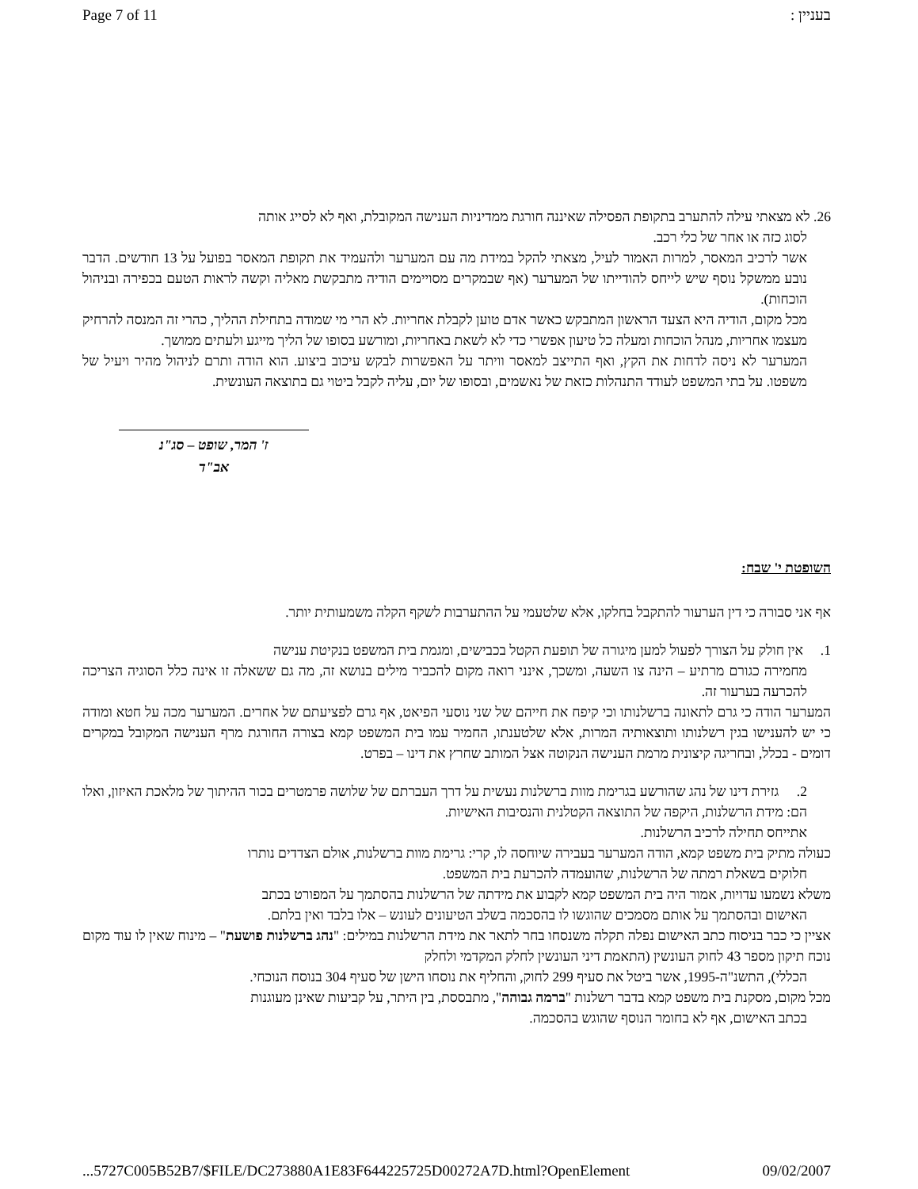Page 7 of 11 בעניין :
26. לא מצאתי עילה להתערב בתקופת הפסילה שאיננה חורגת ממדיניות הענישה המקובלת, ואף לא לסייג אותה
לסוג כזה או אחר של כלי רכב.
אשר לרכיב המאסר, למרות האמור לעיל, מצאתי להקל במידת מה עם המערער ולהעמיד את תקופת המאסר בפועל על 13 חודשים. הדבר נובע ממשקל נוסף שיש לייחס להודייתו של המערער (אף שבמקרים מסויימים הודיה מתבקשת מאליה וקשה לראות הטעם בכפירה ובניהול הוכחות).
מכל מקום, הודיה היא הצעד הראשון המתבקש כאשר אדם טוען לקבלת אחריות. לא הרי מי שמודה בתחילת ההליך, כהרי זה המנסה להרחיק מעצמו אחריות, מנהל הוכחות ומעלה כל טיעון אפשרי כדי לא לשאת באחריות, ומורשע בסופו של הליך מייגע ולעתים ממושך.
המערער לא ניסה לדחות את הקץ, ואף התייצב למאסר וויתר על האפשרות לבקש עיכוב ביצוע. הוא הודה ותרם לניהול מהיר ויעיל של משפטו. על בתי המשפט לעודד התנהלות כזאת של נאשמים, ובסופו של יום, עליה לקבל ביטוי גם בתוצאה העונשית.
ז' המר, שופט – סג"נ
אב"ד
השופטת י' שבח:
אף אני סבורה כי דין הערעור להתקבל בחלקו, אלא שלטעמי על ההתערבות לשקף הקלה משמעותית יותר.
1. אין חולק על הצורך לפעול למען מיגורה של תופעת הקטל בכבישים, ומגמת בית המשפט בנקיטת ענישה
מחמירה כגורם מרתיע – הינה צו השעה, ומשכך, אינני רואה מקום להכביר מילים בנושא זה, מה גם ששאלה זו אינה כלל הסוגיה הצריכה להכרעה בערעור זה.
המערער הודה כי גרם לתאונה ברשלנותו וכי קיפח את חייהם של שני נוסעי הפיאט, אף גרם לפציעתם של אחרים. המערער מכה על חטא ומודה כי יש להענישו בגין רשלנותו ותוצאותיה המרות, אלא שלטענתו, החמיר עמו בית המשפט קמא בצורה החורגת מרף הענישה המקובל במקרים דומים - בכלל, ובחריגה קיצונית מרמת הענישה הנקוטה אצל המותב שחרץ את דינו – בפרט.
2. גזירת דינו של נהג שהורשע בגרימת מוות ברשלנות נעשית על דרך העברתם של שלושה פרמטרים בכור ההיתוך של מלאכת האיזון, ואלו הם: מידת הרשלנות, היקפה של התוצאה הקטלנית והנסיבות האישיות.
אתייחס תחילה לרכיב הרשלנות.
כעולה מתיק בית משפט קמא, הודה המערער בעבירה שיוחסה לו, קרי: גרימת מוות ברשלנות, אולם הצדדים נותרו
חלוקים בשאלת רמתה של הרשלנות, שהועמדה להכרעת בית המשפט.
משלא נשמעו עדויות, אמור היה בית המשפט קמא לקבוע את מידתה של הרשלנות בהסתמך על המפורט בכתב
האישום ובהסתמך על אותם מסמכים שהוגשו לו בהסכמה בשלב הטיעונים לעונש – אלו בלבד ואין בלתם.
אציין כי כבר בניסוח כתב האישום נפלה תקלה משנסחו בחר לתאר את מידת הרשלנות במילים: "נהג ברשלנות פושעת" – מינוח שאין לו עוד מקום נוכח תיקון מספר 43 לחוק העונשין (התאמת דיני העונשין לחלק המקדמי ולחלק
הכללי), התשנ"ה-1995, אשר ביטל את סעיף 299 לחוק, והחליף את נוסחו הישן של סעיף 304 בנוסח הנוכחי.
מכל מקום, מסקנת בית משפט קמא בדבר רשלנות "ברמה גבוהה", מתבססת, בין היתר, על קביעות שאינן מעוגנות
בכתב האישום, אף לא בחומר הנוסף שהוגש בהסכמה.
...5727C005B52B7/$FILE/DC273880A1E83F644225725D00272A7D.html?OpenElement 09/02/2007